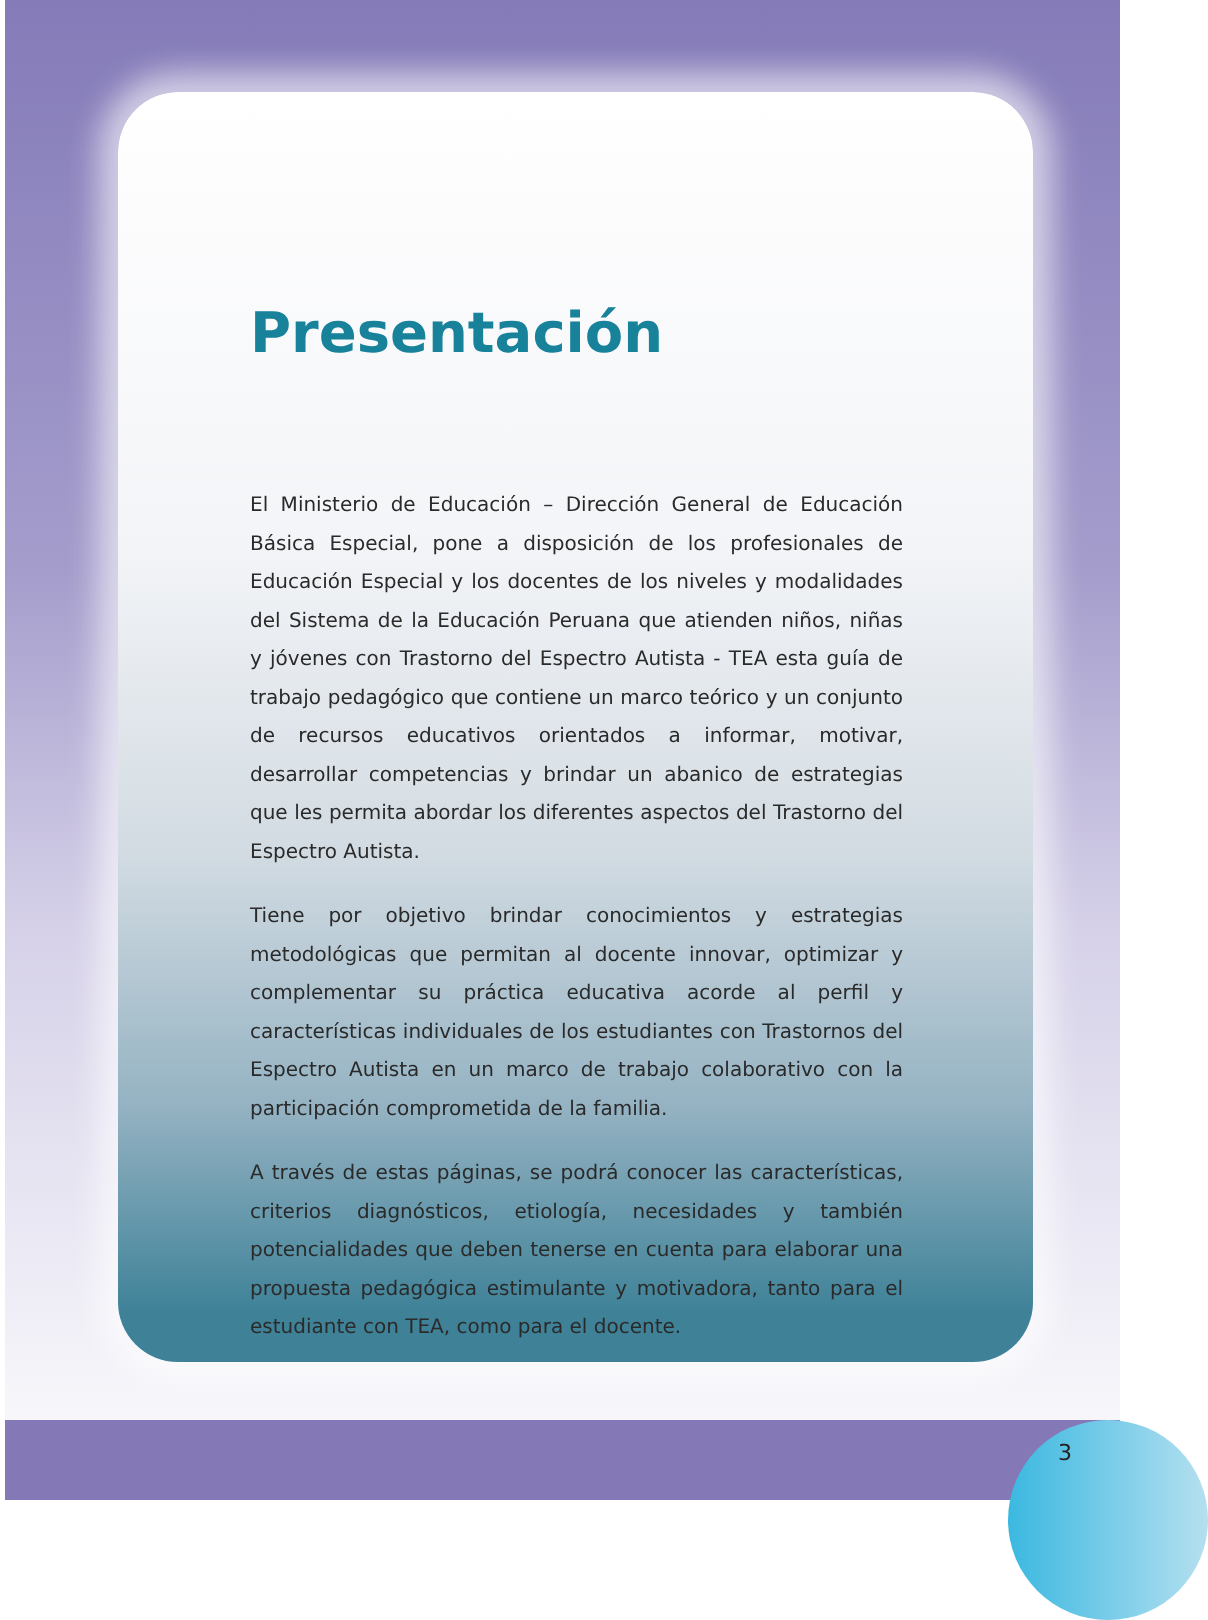Presentación
El Ministerio de Educación – Dirección General de Educación Básica Especial, pone a disposición de los profesionales de Educación Especial y los docentes de los niveles y modalidades del Sistema de la Educación Peruana que atienden niños, niñas y jóvenes con Trastorno del Espectro Autista - TEA esta guía de trabajo pedagógico que contiene un marco teórico y un conjunto de recursos educativos orientados a informar, motivar, desarrollar competencias y brindar un abanico de estrategias que les permita abordar los diferentes aspectos del Trastorno del Espectro Autista.
Tiene por objetivo brindar conocimientos y estrategias metodológicas que permitan al docente innovar, optimizar y complementar su práctica educativa acorde al perfil y características individuales de los estudiantes con Trastornos del Espectro Autista en un marco de trabajo colaborativo con la participación comprometida de la familia.
A través de estas páginas, se podrá conocer las características, criterios diagnósticos, etiología, necesidades y también potencialidades que deben tenerse en cuenta para elaborar una propuesta pedagógica estimulante y motivadora, tanto para el estudiante con TEA, como para el docente.
3